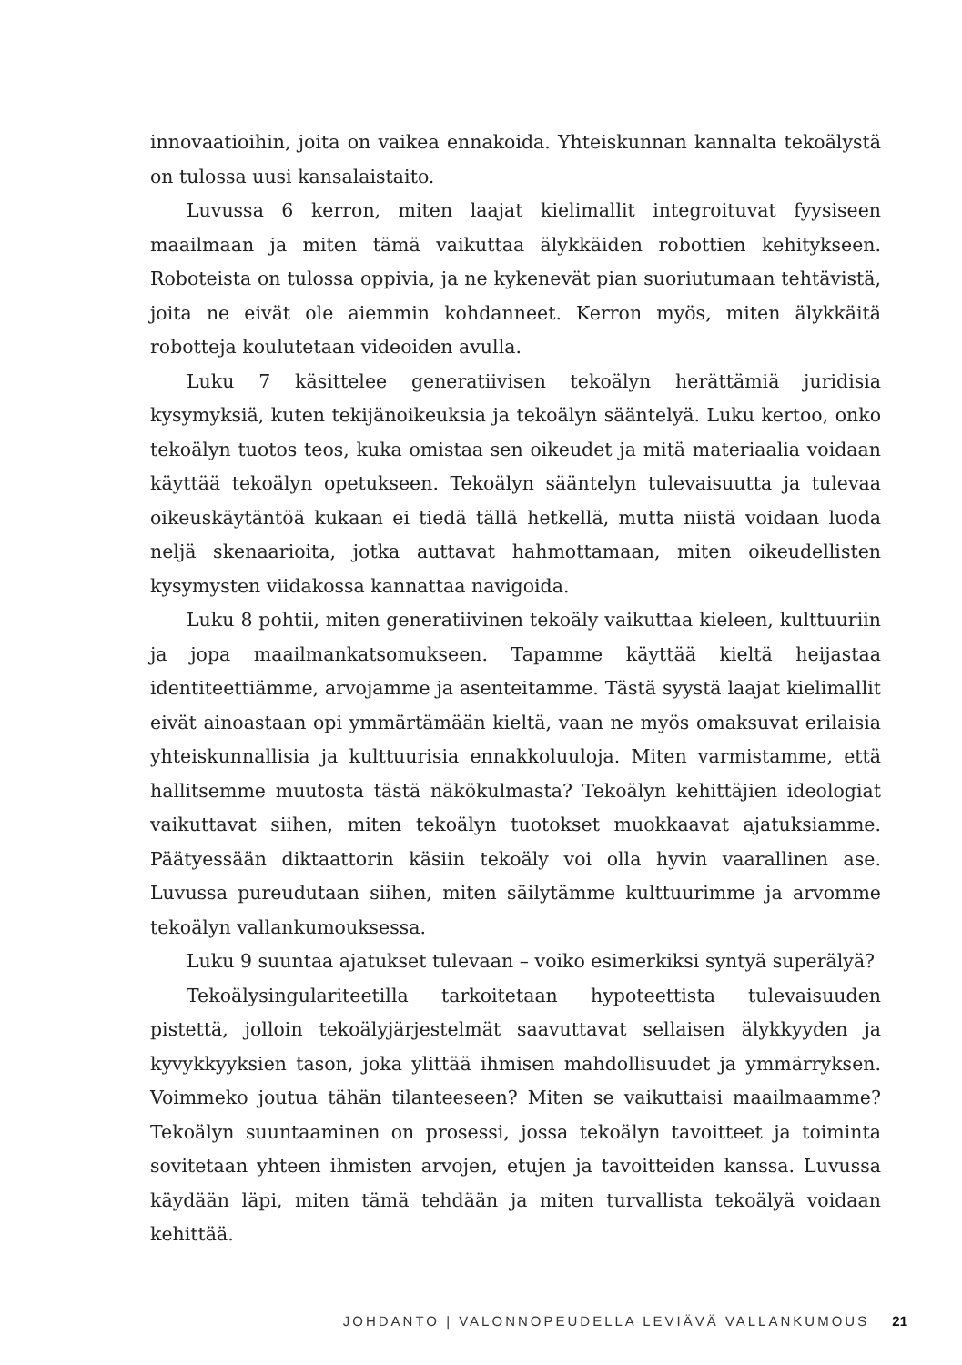innovaatioihin, joita on vaikea ennakoida. Yhteiskunnan kannalta tekoälystä on tulossa uusi kansalaistaito.
Luvussa 6 kerron, miten laajat kielimallit integroituvat fyysiseen maailmaan ja miten tämä vaikuttaa älykkäiden robottien kehitykseen. Roboteista on tulossa oppivia, ja ne kykenevät pian suoriutumaan tehtävistä, joita ne eivät ole aiemmin kohdanneet. Kerron myös, miten älykkäitä robotteja koulutetaan videoiden avulla.
Luku 7 käsittelee generatiivisen tekoälyn herättämiä juridisia kysymyksiä, kuten tekijänoikeuksia ja tekoälyn sääntelyä. Luku kertoo, onko tekoälyn tuotos teos, kuka omistaa sen oikeudet ja mitä materiaalia voidaan käyttää tekoälyn opetukseen. Tekoälyn sääntelyn tulevaisuutta ja tulevaa oikeuskäytäntöä kukaan ei tiedä tällä hetkellä, mutta niistä voidaan luoda neljä skenaarioita, jotka auttavat hahmottamaan, miten oikeudellisten kysymysten viidakossa kannattaa navigoida.
Luku 8 pohtii, miten generatiivinen tekoäly vaikuttaa kieleen, kulttuuriin ja jopa maailmankatsomukseen. Tapamme käyttää kieltä heijastaa identiteettiämme, arvojamme ja asenteitamme. Tästä syystä laajat kielimallit eivät ainoastaan opi ymmärtämään kieltä, vaan ne myös omaksuvat erilaisia yhteiskunnallisia ja kulttuurisia ennakkoluuloja. Miten varmistamme, että hallitsemme muutosta tästä näkökulmasta? Tekoälyn kehittäjien ideologiat vaikuttavat siihen, miten tekoälyn tuotokset muokkaavat ajatuksiamme. Päätyessään diktaattorin käsiin tekoäly voi olla hyvin vaarallinen ase. Luvussa pureudutaan siihen, miten säilytämme kulttuurimme ja arvomme tekoälyn vallankumouksessa.
Luku 9 suuntaa ajatukset tulevaan – voiko esimerkiksi syntyä superälyä?
Tekoälysingulariteetilla tarkoitetaan hypoteettista tulevaisuuden pistettä, jolloin tekoälyjärjestelmät saavuttavat sellaisen älykkyyden ja kyvykkyyksien tason, joka ylittää ihmisen mahdollisuudet ja ymmärryksen. Voimmeko joutua tähän tilanteeseen? Miten se vaikuttaisi maailmaamme? Tekoälyn suuntaaminen on prosessi, jossa tekoälyn tavoitteet ja toiminta sovitetaan yhteen ihmisten arvojen, etujen ja tavoitteiden kanssa. Luvussa käydään läpi, miten tämä tehdään ja miten turvallista tekoälyä voidaan kehittää.
JOHDANTO | VALONNOPEUDELLA LEVIÄVÄ VALLANKUMOUS 21